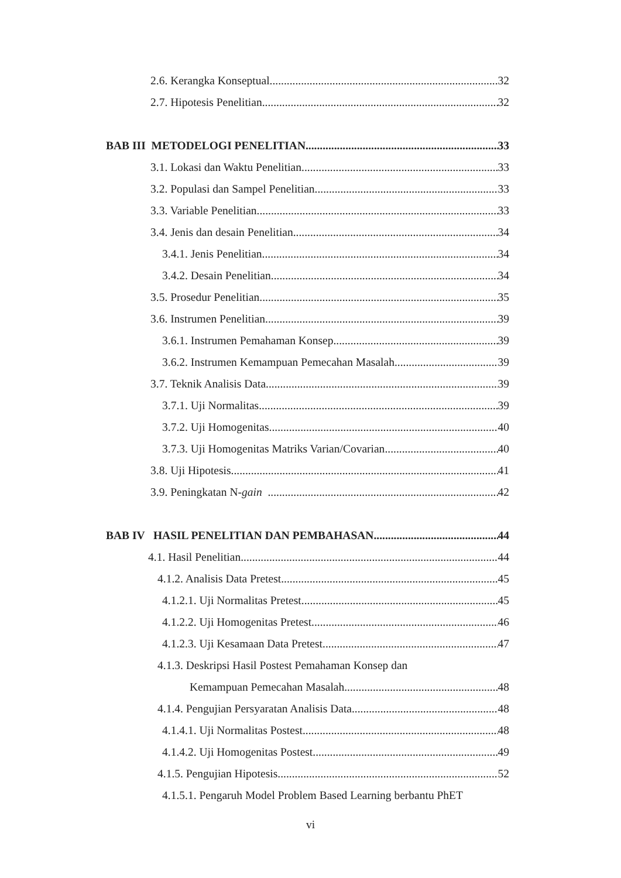2.6. Kerangka Konseptual 32
2.7. Hipotesis Penelitian 32
BAB III METODELOGI PENELITIAN 33
3.1. Lokasi dan Waktu Penelitian 33
3.2. Populasi dan Sampel Penelitian 33
3.3. Variable Penelitian 33
3.4. Jenis dan desain Penelitian 34
3.4.1. Jenis Penelitian 34
3.4.2. Desain Penelitian 34
3.5. Prosedur Penelitian 35
3.6. Instrumen Penelitian 39
3.6.1. Instrumen Pemahaman Konsep 39
3.6.2. Instrumen Kemampuan Pemecahan Masalah 39
3.7. Teknik Analisis Data 39
3.7.1. Uji Normalitas 39
3.7.2. Uji Homogenitas 40
3.7.3. Uji Homogenitas Matriks Varian/Covarian 40
3.8. Uji Hipotesis 41
3.9. Peningkatan N-gain 42
BAB IV HASIL PENELITIAN DAN PEMBAHASAN 44
4.1. Hasil Penelitian 44
4.1.2. Analisis Data Pretest 45
4.1.2.1. Uji Normalitas Pretest 45
4.1.2.2. Uji Homogenitas Pretest 46
4.1.2.3. Uji Kesamaan Data Pretest 47
4.1.3. Deskripsi Hasil Postest Pemahaman Konsep dan
Kemampuan Pemecahan Masalah 48
4.1.4. Pengujian Persyaratan Analisis Data 48
4.1.4.1. Uji Normalitas Postest 48
4.1.4.2. Uji Homogenitas Postest 49
4.1.5. Pengujian Hipotesis 52
4.1.5.1. Pengaruh Model Problem Based Learning berbantu PhET
vi